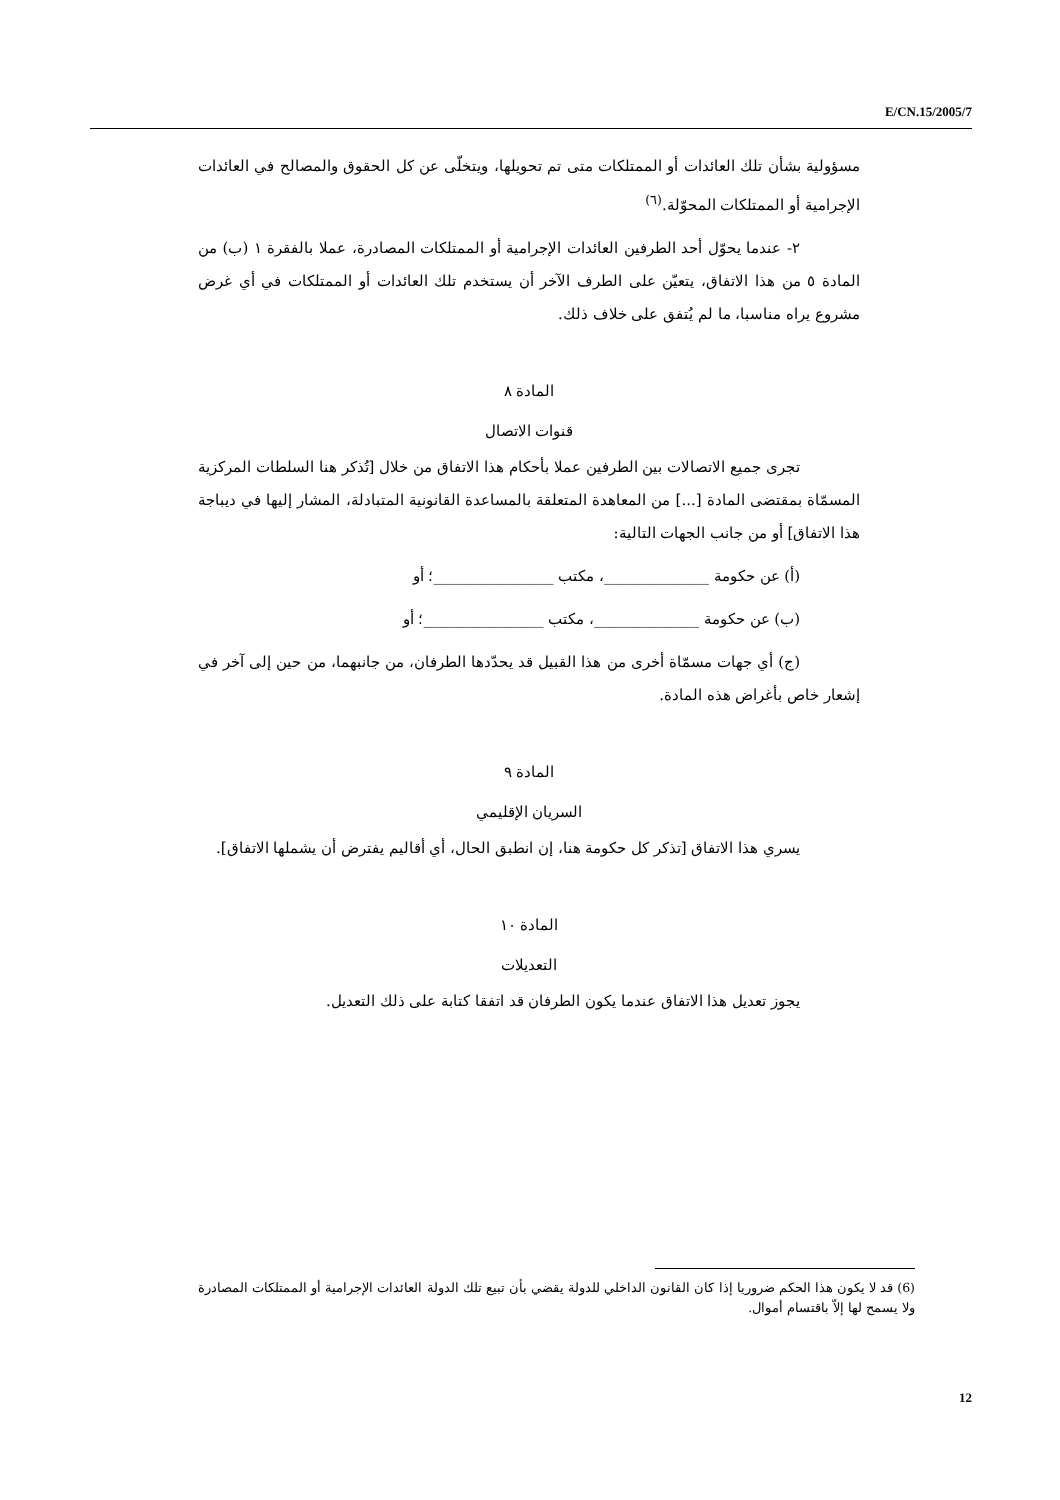E/CN.15/2005/7
مسؤولية بشأن تلك العائدات أو الممتلكات متى تم تحويلها، ويتخلّى عن كل الحقوق والمصالح في العائدات الإجرامية أو الممتلكات المحوّلة.<sup>(٦)</sup>
٢- عندما يحوّل أحد الطرفين العائدات الإجرامية أو الممتلكات المصادرة، عملا بالفقرة ١ (ب) من المادة ٥ من هذا الاتفاق، يتعيّن على الطرف الآخر أن يستخدم تلك العائدات أو الممتلكات في أي غرض مشروع يراه مناسبا، ما لم يُتفق على خلاف ذلك.
المادة ٨
قنوات الاتصال
تجرى جميع الاتصالات بين الطرفين عملا بأحكام هذا الاتفاق من خلال [تُذكر هنا السلطات المركزية المسمّاة بمقتضى المادة [...] من المعاهدة المتعلقة بالمساعدة القانونية المتبادلة، المشار إليها في ديباجة هذا الاتفاق] أو من جانب الجهات التالية:
(أ) عن حكومة ______________، مكتب ________________؛ أو
(ب) عن حكومة ______________، مكتب ________________؛ أو
(ج) أي جهات مسمّاة أخرى من هذا القبيل قد يحدّدها الطرفان، من جانبهما، من حين إلى آخر في إشعار خاص بأغراض هذه المادة.
المادة ٩
السريان الإقليمي
يسري هذا الاتفاق [تذكر كل حكومة هنا، إن انطبق الحال، أي أقاليم يفترض أن يشملها الاتفاق].
المادة ١٠
التعديلات
يجوز تعديل هذا الاتفاق عندما يكون الطرفان قد اتفقا كتابة على ذلك التعديل.
(6) قد لا يكون هذا الحكم ضروريا إذا كان القانون الداخلي للدولة يقضي بأن تبيع تلك الدولة العائدات الإجرامية أو الممتلكات المصادرة ولا يسمح لها إلاّ باقتسام أموال.
12